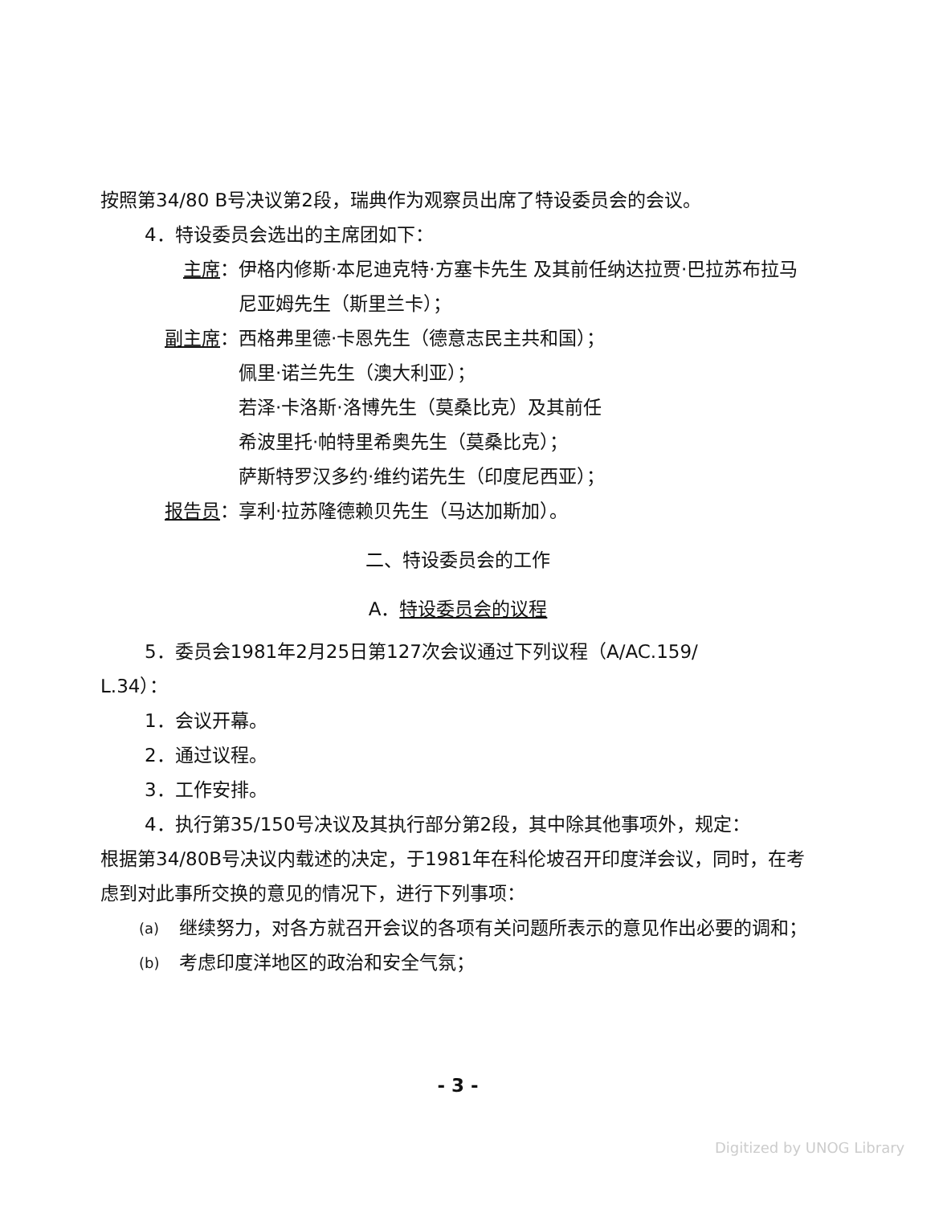按照第34/80 B号决议第2段，瑞典作为观察员出席了特设委员会的会议。
4．特设委员会选出的主席团如下：
主席： 伊格内修斯·本尼迪克特·方塞卡先生 及其前任纳达拉贾·巴拉苏布拉马尼亚姆先生（斯里兰卡）；
副主席： 西格弗里德·卡恩先生（德意志民主共和国）；
佩里·诺兰先生（澳大利亚）；
若泽·卡洛斯·洛博先生（莫桑比克）及其前任
希波里托·帕特里希奥先生（莫桑比克）；
萨斯特罗汉多约·维约诺先生（印度尼西亚）；
报告员： 享利·拉苏隆德赖贝先生（马达加斯加）。
二、特设委员会的工作
A．特设委员会的议程
5．委员会1981年2月25日第127次会议通过下列议程（A/AC.159/
L.34）：
1．会议开幕。
2．通过议程。
3．工作安排。
4．执行第35/150号决议及其执行部分第2段，其中除其他事项外，规定：
根据第34/80B号决议内载述的决定，于1981年在科伦坡召开印度洋会议，同时，在考虑到对此事所交换的意见的情况下，进行下列事项：
(a) 继续努力，对各方就召开会议的各项有关问题所表示的意见作出必要的调和；
(b) 考虑印度洋地区的政治和安全气氛；
- 3 -
Digitized by UNOG Library